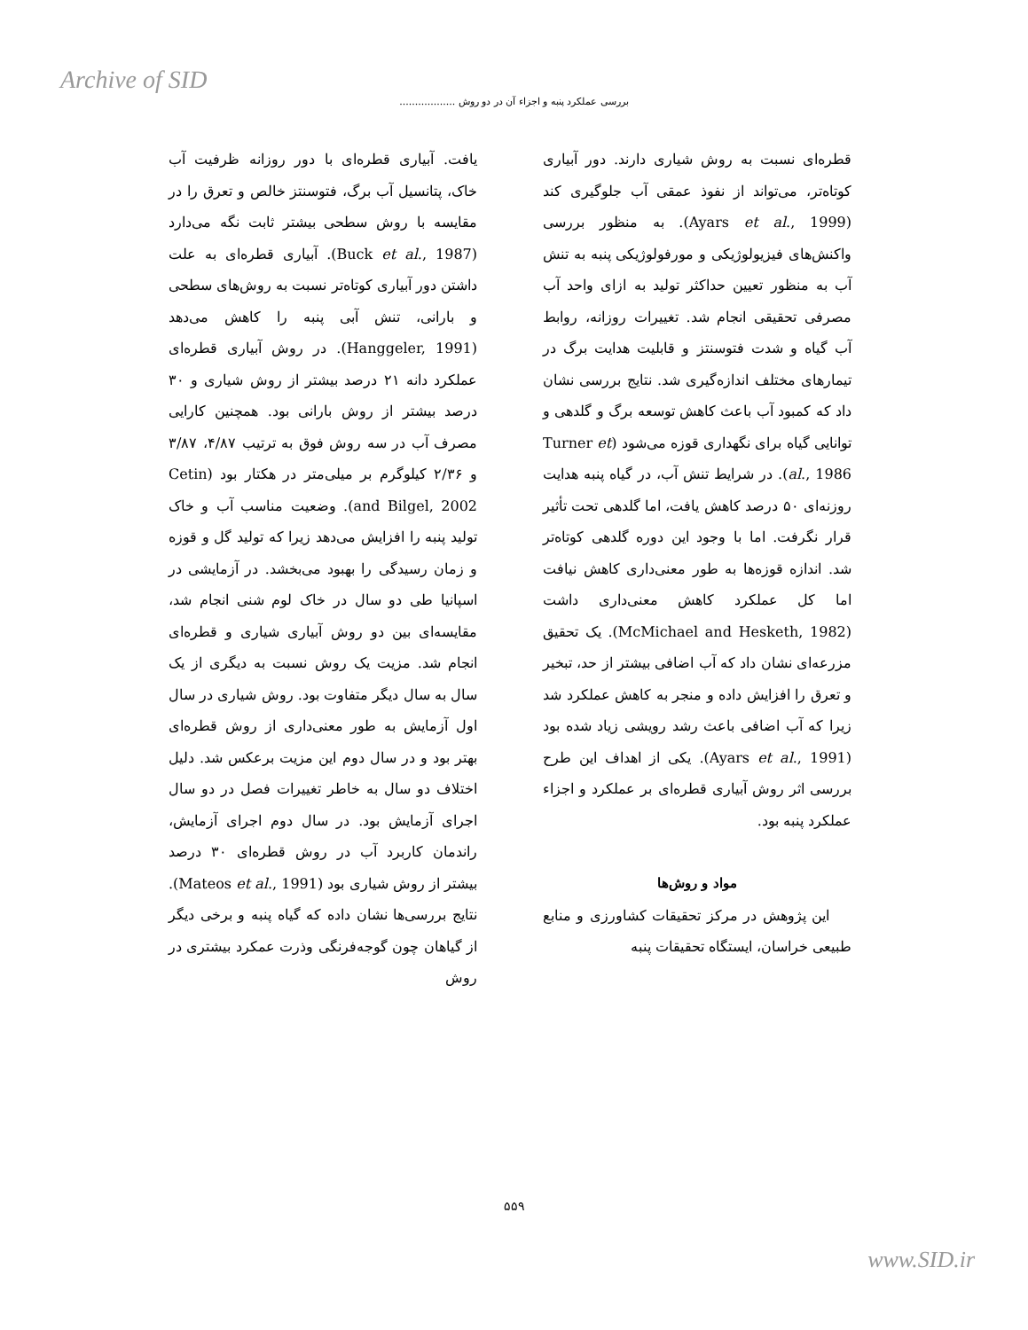Archive of SID
بررسی عملکرد پنبه و اجزاء آن در دو روش ..................
یافت. آبیاری قطره‌ای با دور روزانه ظرفیت آب خاک، پتانسیل آب برگ، فتوسنتز خالص و تعرق را در مقایسه با روش سطحی بیشتر ثابت نگه می‌دارد (Buck et al., 1987). آبیاری قطره‌ای به علت داشتن دور آبیاری کوتاه‌تر نسبت به روش‌های سطحی و بارانی، تنش آبی پنبه را کاهش می‌دهد (Hanggeler, 1991). در روش آبیاری قطره‌ای عملکرد دانه ۲۱ درصد بیشتر از روش شیاری و ۳۰ درصد بیشتر از روش بارانی بود. همچنین کارایی مصرف آب در سه روش فوق به ترتیب ۴/۸۷، ۳/۸۷ و ۲/۳۶ کیلوگرم بر میلی‌متر در هکتار بود (Cetin and Bilgel, 2002). وضعیت مناسب آب و خاک تولید پنبه را افزایش می‌دهد زیرا که تولید گل و قوزه و زمان رسیدگی را بهبود می‌بخشد. در آزمایشی در اسپانیا طی دو سال در خاک لوم شنی انجام شد، مقایسه‌ای بین دو روش آبیاری شیاری و قطره‌ای انجام شد. مزیت یک روش نسبت به دیگری از یک سال به سال دیگر متفاوت بود. روش شیاری در سال اول آزمایش به طور معنی‌داری از روش قطره‌ای بهتر بود و در سال دوم این مزیت برعکس شد. دلیل اختلاف دو سال به خاطر تغییرات فصل در دو سال اجرای آزمایش بود. در سال دوم اجرای آزمایش، راندمان کاربرد آب در روش قطره‌ای ۳۰ درصد بیشتر از روش شیاری بود (Mateos et al., 1991). نتایج بررسی‌ها نشان داده که گیاه پنبه و برخی دیگر از گیاهان چون گوجه‌فرنگی وذرت عمکرد بیشتری در روش
قطره‌ای نسبت به روش شیاری دارند. دور آبیاری کوتاه‌تر، می‌تواند از نفوذ عمقی آب جلوگیری کند (Ayars et al., 1999). به منظور بررسی واکنش‌های فیزیولوژیکی و مورفولوژیکی پنبه به تنش آب به منظور تعیین حداکثر تولید به ازای واحد آب مصرفی تحقیقی انجام شد. تغییرات روزانه، روابط آب گیاه و شدت فتوسنتز و قابلیت هدایت برگ در تیمارهای مختلف اندازه‌گیری شد. نتایج بررسی نشان داد که کمبود آب باعث کاهش توسعه برگ و گلدهی و توانایی گیاه برای نگهداری قوزه می‌شود (Turner et al., 1986). در شرایط تنش آب، در گیاه پنبه هدایت روزنه‌ای ۵۰ درصد کاهش یافت، اما گلدهی تحت تأثیر قرار نگرفت. اما با وجود این دوره گلدهی کوتاه‌تر شد. اندازه قوزه‌ها به طور معنی‌داری کاهش نیافت اما کل عملکرد کاهش معنی‌داری داشت (McMichael and Hesketh, 1982). یک تحقیق مزرعه‌ای نشان داد که آب اضافی بیشتر از حد، تبخیر و تعرق را افزایش داده و منجر به کاهش عملکرد شد زیرا که آب اضافی باعث رشد رویشی زیاد شده بود (Ayars et al., 1991). یکی از اهداف این طرح بررسی اثر روش آبیاری قطره‌ای بر عملکرد و اجزاء عملکرد پنبه بود.
مواد و روش‌ها
این پژوهش در مرکز تحقیقات کشاورزی و منابع طبیعی خراسان، ایستگاه تحقیقات پنبه
۵۵۹
www.SID.ir